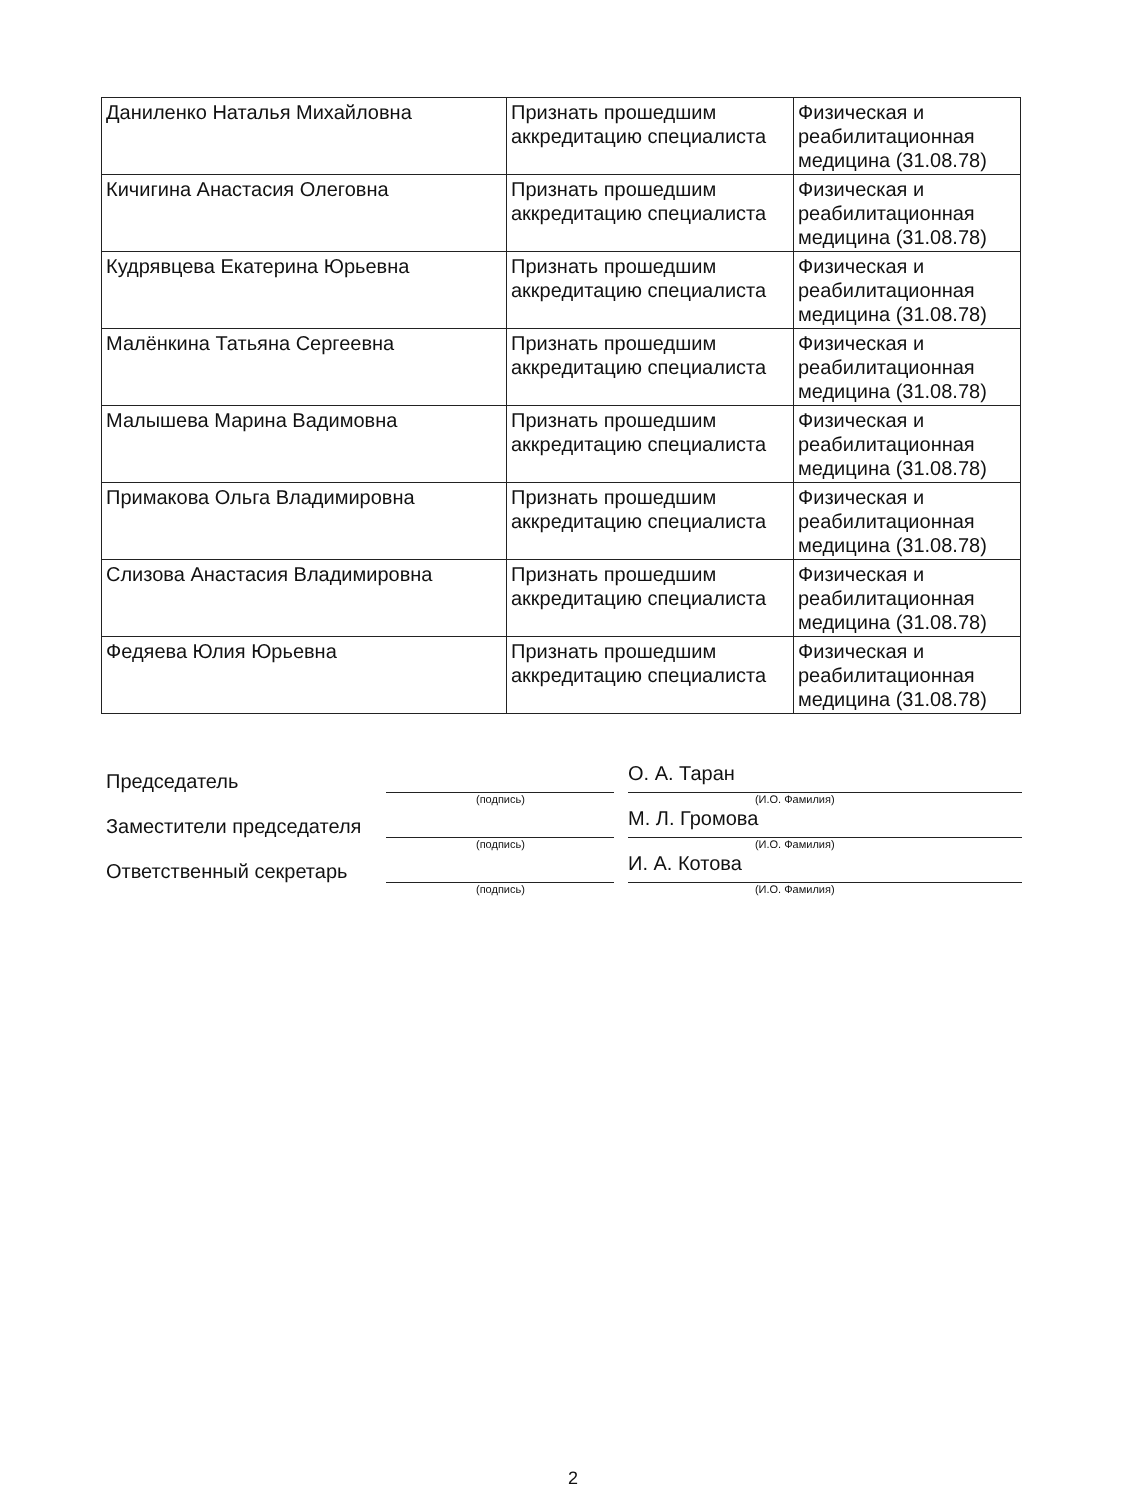| Даниленко Наталья Михайловна | Признать прошедшим аккредитацию специалиста | Физическая и реабилитационная медицина (31.08.78) |
| Кичигина Анастасия Олеговна | Признать прошедшим аккредитацию специалиста | Физическая и реабилитационная медицина (31.08.78) |
| Кудрявцева Екатерина Юрьевна | Признать прошедшим аккредитацию специалиста | Физическая и реабилитационная медицина (31.08.78) |
| Малёнкина Татьяна Сергеевна | Признать прошедшим аккредитацию специалиста | Физическая и реабилитационная медицина (31.08.78) |
| Малышева Марина Вадимовна | Признать прошедшим аккредитацию специалиста | Физическая и реабилитационная медицина (31.08.78) |
| Примакова Ольга Владимировна | Признать прошедшим аккредитацию специалиста | Физическая и реабилитационная медицина (31.08.78) |
| Слизова Анастасия Владимировна | Признать прошедшим аккредитацию специалиста | Физическая и реабилитационная медицина (31.08.78) |
| Федяева Юлия Юрьевна | Признать прошедшим аккредитацию специалиста | Физическая и реабилитационная медицина (31.08.78) |
Председатель О. А. Таран
(подпись) (И.О. Фамилия)
Заместители председателя М. Л. Громова
(подпись) (И.О. Фамилия)
Ответственный секретарь И. А. Котова
(подпись) (И.О. Фамилия)
2